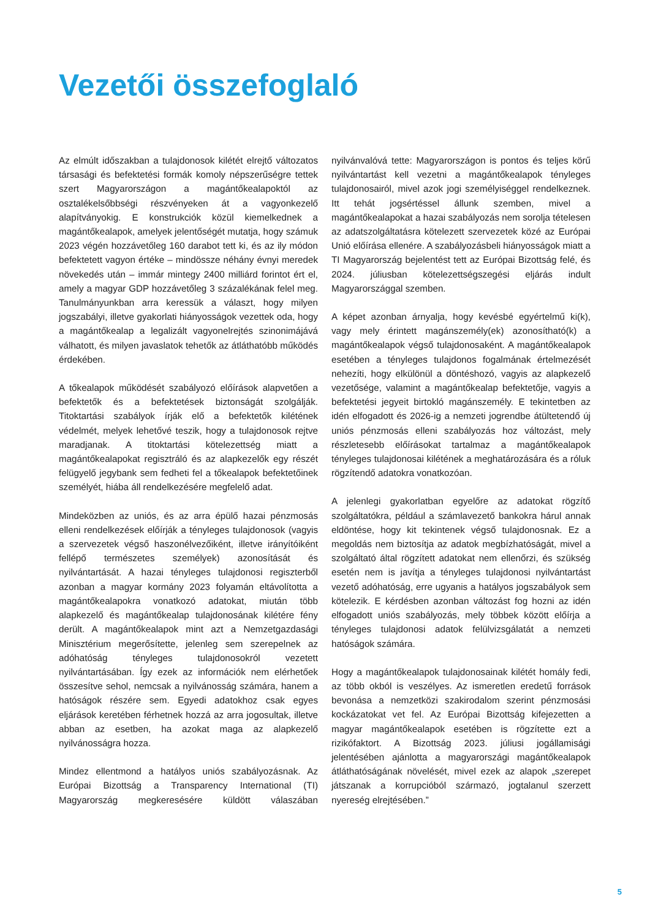Vezetői összefoglaló
Az elmúlt időszakban a tulajdonosok kilétét elrejtő változatos társasági és befektetési formák komoly népszerűségre tettek szert Magyarországon a magántőkealapoktól az osztalékelsőbbségi részvényeken át a vagyonkezelő alapítványokig. E konstrukciók közül kiemelkednek a magántőkealapok, amelyek jelentőségét mutatja, hogy számuk 2023 végén hozzávetőleg 160 darabot tett ki, és az ily módon befektetett vagyon értéke – mindössze néhány évnyi meredek növekedés után – immár mintegy 2400 milliárd forintot ért el, amely a magyar GDP hozzávetőleg 3 százalékának felel meg. Tanulmányunkban arra keressük a választ, hogy milyen jogszabályi, illetve gyakorlati hiányosságok vezettek oda, hogy a magántőkealap a legalizált vagyonelrejtés szinonimájává válhatott, és milyen javaslatok tehetők az átláthatóbb működés érdekében.
A tőkealapok működését szabályozó előírások alapvetően a befektetők és a befektetések biztonságát szolgálják. Titoktartási szabályok írják elő a befektetők kilétének védelmét, melyek lehetővé teszik, hogy a tulajdonosok rejtve maradjanak. A titoktartási kötelezettség miatt a magántőkealapokat regisztráló és az alapkezelők egy részét felügyelő jegybank sem fedheti fel a tőkealapok befektetőinek személyét, hiába áll rendelkezésére megfelelő adat.
Mindeközben az uniós, és az arra épülő hazai pénzmosás elleni rendelkezések előírják a tényleges tulajdonosok (vagyis a szervezetek végső haszonélvezőiként, illetve irányítóiként fellépő természetes személyek) azonosítását és nyilvántartását. A hazai tényleges tulajdonosi regiszterből azonban a magyar kormány 2023 folyamán eltávolította a magántőkealapokra vonatkozó adatokat, miután több alapkezelő és magántőkealap tulajdonosának kilétére fény derült. A magántőkealapok mint azt a Nemzetgazdasági Minisztérium megerősítette, jelenleg sem szerepelnek az adóhatóság tényleges tulajdonosokról vezetett nyilvántartásában. Így ezek az információk nem elérhetőek összesítve sehol, nemcsak a nyilvánosság számára, hanem a hatóságok részére sem. Egyedi adatokhoz csak egyes eljárások keretében férhetnek hozzá az arra jogosultak, illetve abban az esetben, ha azokat maga az alapkezelő nyilvánosságra hozza.
Mindez ellentmond a hatályos uniós szabályozásnak. Az Európai Bizottság a Transparency International (TI) Magyarország megkeresésére küldött válaszában nyilvánvalóvá tette: Magyarországon is pontos és teljes körű nyilvántartást kell vezetni a magántőkealapok tényleges tulajdonosairól, mivel azok jogi személyiséggel rendelkeznek. Itt tehát jogsértéssel állunk szemben, mivel a magántőkealapokat a hazai szabályozás nem sorolja tételesen az adatszolgáltatásra kötelezett szervezetek közé az Európai Unió előírása ellenére. A szabályozásbeli hiányosságok miatt a TI Magyarország bejelentést tett az Európai Bizottság felé, és 2024. júliusban kötelezettségszegési eljárás indult Magyarországgal szemben.
A képet azonban árnyalja, hogy kevésbé egyértelmű ki(k), vagy mely érintett magánszemély(ek) azonosítható(k) a magántőkealapok végső tulajdonosaként. A magántőkealapok esetében a tényleges tulajdonos fogalmának értelmezését nehezíti, hogy elkülönül a döntéshozó, vagyis az alapkezelő vezetősége, valamint a magántőkealap befektetője, vagyis a befektetési jegyeit birtokló magánszemély. E tekintetben az idén elfogadott és 2026-ig a nemzeti jogrendbe átültetendő új uniós pénzmosás elleni szabályozás hoz változást, mely részletesebb előírásokat tartalmaz a magántőkealapok tényleges tulajdonosai kilétének a meghatározására és a róluk rögzítendő adatokra vonatkozóan.
A jelenlegi gyakorlatban egyelőre az adatokat rögzítő szolgáltatókra, például a számlavezető bankokra hárul annak eldöntése, hogy kit tekintenek végső tulajdonosnak. Ez a megoldás nem biztosítja az adatok megbízhatóságát, mivel a szolgáltató által rögzített adatokat nem ellenőrzi, és szükség esetén nem is javítja a tényleges tulajdonosi nyilvántartást vezető adóhatóság, erre ugyanis a hatályos jogszabályok sem kötelezik. E kérdésben azonban változást fog hozni az idén elfogadott uniós szabályozás, mely többek között előírja a tényleges tulajdonosi adatok felülvizsgálatát a nemzeti hatóságok számára.
Hogy a magántőkealapok tulajdonosainak kilétét homály fedi, az több okból is veszélyes. Az ismeretlen eredetű források bevonása a nemzetközi szakirodalom szerint pénzmosási kockázatokat vet fel. Az Európai Bizottság kifejezetten a magyar magántőkealapok esetében is rögzítette ezt a rizikófaktort. A Bizottság 2023. júliusi jogállamisági jelentésében ajánlotta a magyarországi magántőkealapok átláthatóságának növelését, mivel ezek az alapok „szerepet játszanak a korrupcióból származó, jogtalanul szerzett nyereség elrejtésében.”
5